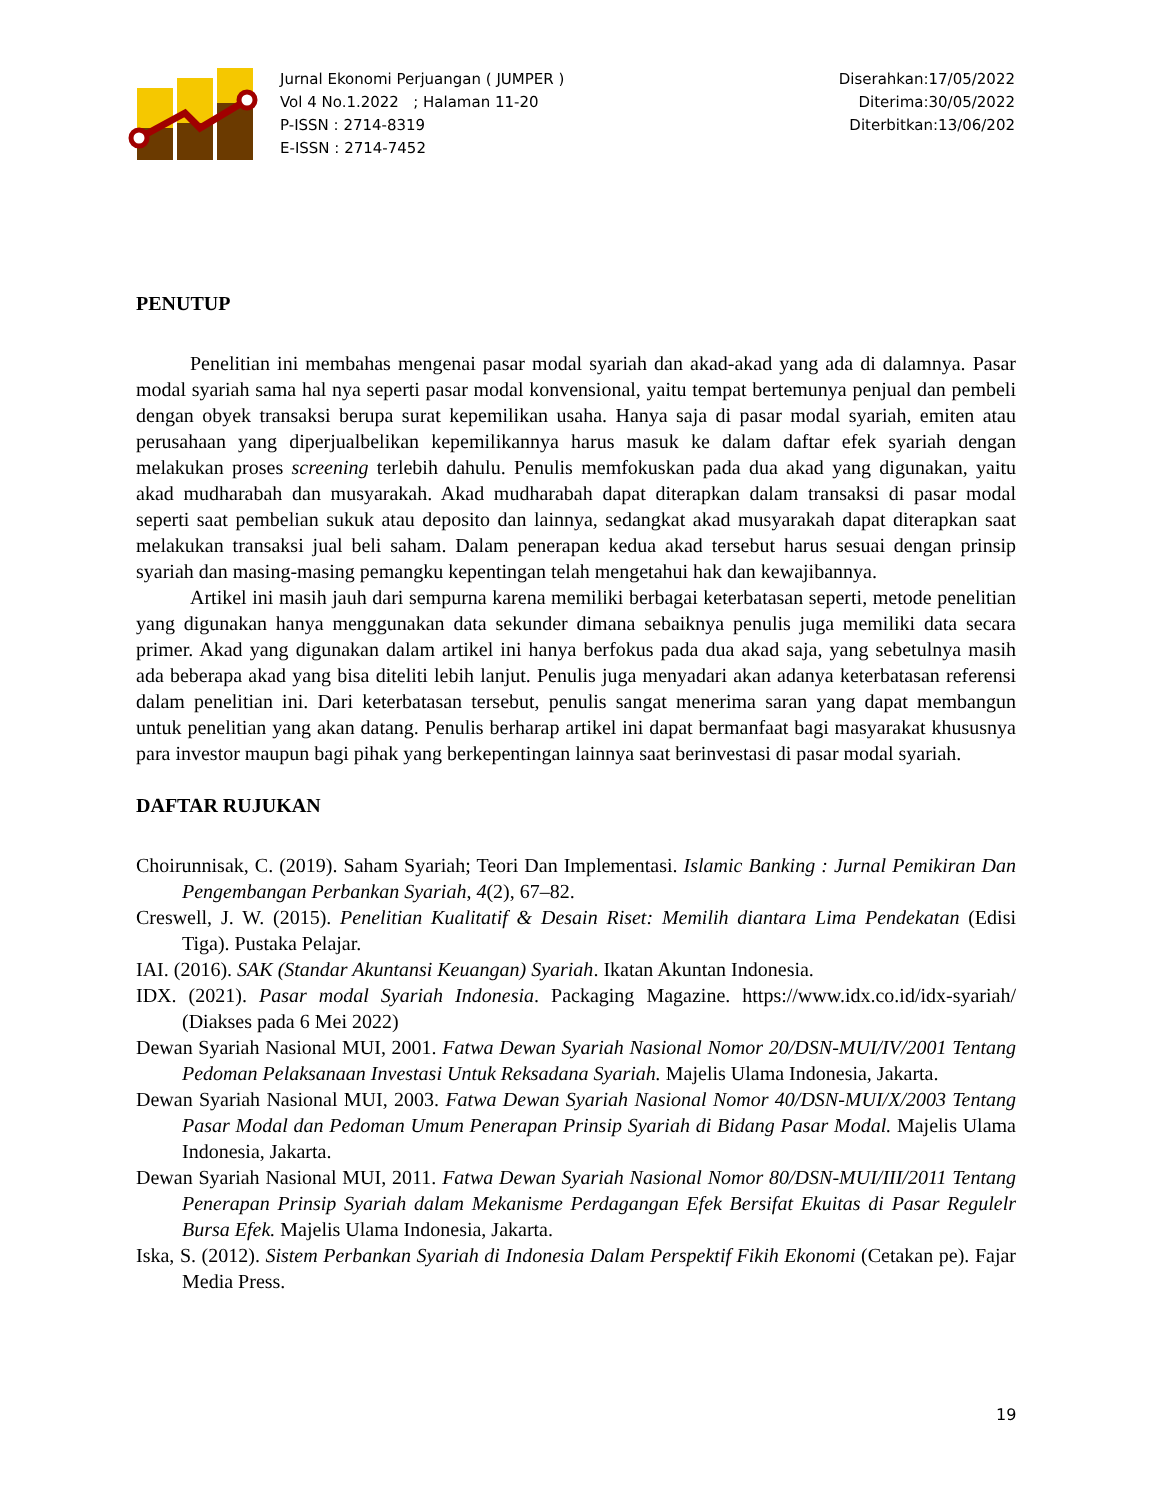Jurnal Ekonomi Perjuangan ( JUMPER )
Vol 4 No.1.2022 ; Halaman 11-20
P-ISSN : 2714-8319
E-ISSN : 2714-7452
Diserahkan:17/05/2022
Diterima:30/05/2022
Diterbitkan:13/06/202
PENUTUP
Penelitian ini membahas mengenai pasar modal syariah dan akad-akad yang ada di dalamnya. Pasar modal syariah sama hal nya seperti pasar modal konvensional, yaitu tempat bertemunya penjual dan pembeli dengan obyek transaksi berupa surat kepemilikan usaha. Hanya saja di pasar modal syariah, emiten atau perusahaan yang diperjualbelikan kepemilikannya harus masuk ke dalam daftar efek syariah dengan melakukan proses screening terlebih dahulu. Penulis memfokuskan pada dua akad yang digunakan, yaitu akad mudharabah dan musyarakah. Akad mudharabah dapat diterapkan dalam transaksi di pasar modal seperti saat pembelian sukuk atau deposito dan lainnya, sedangkat akad musyarakah dapat diterapkan saat melakukan transaksi jual beli saham. Dalam penerapan kedua akad tersebut harus sesuai dengan prinsip syariah dan masing-masing pemangku kepentingan telah mengetahui hak dan kewajibannya.
Artikel ini masih jauh dari sempurna karena memiliki berbagai keterbatasan seperti, metode penelitian yang digunakan hanya menggunakan data sekunder dimana sebaiknya penulis juga memiliki data secara primer. Akad yang digunakan dalam artikel ini hanya berfokus pada dua akad saja, yang sebetulnya masih ada beberapa akad yang bisa diteliti lebih lanjut. Penulis juga menyadari akan adanya keterbatasan referensi dalam penelitian ini. Dari keterbatasan tersebut, penulis sangat menerima saran yang dapat membangun untuk penelitian yang akan datang. Penulis berharap artikel ini dapat bermanfaat bagi masyarakat khususnya para investor maupun bagi pihak yang berkepentingan lainnya saat berinvestasi di pasar modal syariah.
DAFTAR RUJUKAN
Choirunnisak, C. (2019). Saham Syariah; Teori Dan Implementasi. Islamic Banking : Jurnal Pemikiran Dan Pengembangan Perbankan Syariah, 4(2), 67–82.
Creswell, J. W. (2015). Penelitian Kualitatif & Desain Riset: Memilih diantara Lima Pendekatan (Edisi Tiga). Pustaka Pelajar.
IAI. (2016). SAK (Standar Akuntansi Keuangan) Syariah. Ikatan Akuntan Indonesia.
IDX. (2021). Pasar modal Syariah Indonesia. Packaging Magazine. https://www.idx.co.id/idx-syariah/ (Diakses pada 6 Mei 2022)
Dewan Syariah Nasional MUI, 2001. Fatwa Dewan Syariah Nasional Nomor 20/DSN-MUI/IV/2001 Tentang Pedoman Pelaksanaan Investasi Untuk Reksadana Syariah. Majelis Ulama Indonesia, Jakarta.
Dewan Syariah Nasional MUI, 2003. Fatwa Dewan Syariah Nasional Nomor 40/DSN-MUI/X/2003 Tentang Pasar Modal dan Pedoman Umum Penerapan Prinsip Syariah di Bidang Pasar Modal. Majelis Ulama Indonesia, Jakarta.
Dewan Syariah Nasional MUI, 2011. Fatwa Dewan Syariah Nasional Nomor 80/DSN-MUI/III/2011 Tentang Penerapan Prinsip Syariah dalam Mekanisme Perdagangan Efek Bersifat Ekuitas di Pasar Regulelr Bursa Efek. Majelis Ulama Indonesia, Jakarta.
Iska, S. (2012). Sistem Perbankan Syariah di Indonesia Dalam Perspektif Fikih Ekonomi (Cetakan pe). Fajar Media Press.
19